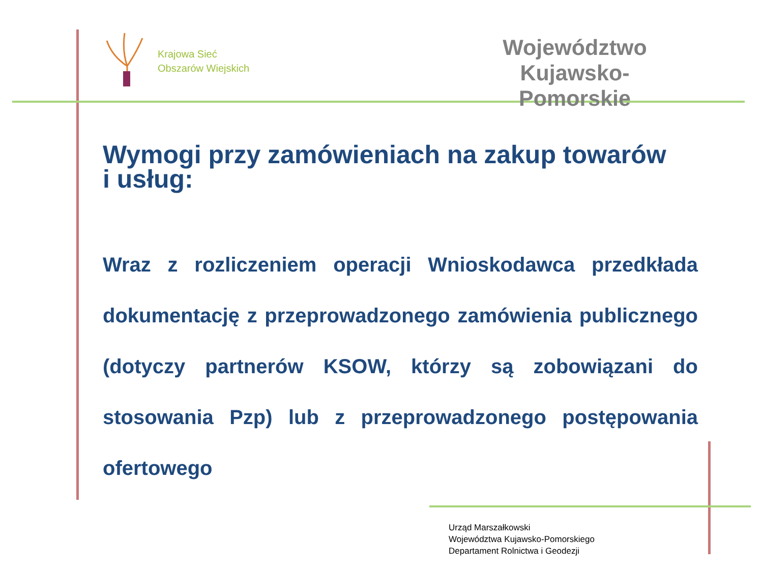Krajowa Sieć
Obszarów Wiejskich
Województwo Kujawsko-
Pomorskie
Wymogi przy zamówieniach na zakup towarów
i usług:
Wraz z rozliczeniem operacji Wnioskodawca przedkłada dokumentację z przeprowadzonego zamówienia publicznego (dotyczy partnerów KSOW, którzy są zobowiązani do stosowania Pzp) lub z przeprowadzonego postępowania ofertowego
Urząd Marszałkowski
Województwa Kujawsko-Pomorskiego
Departament Rolnictwa i Geodezji